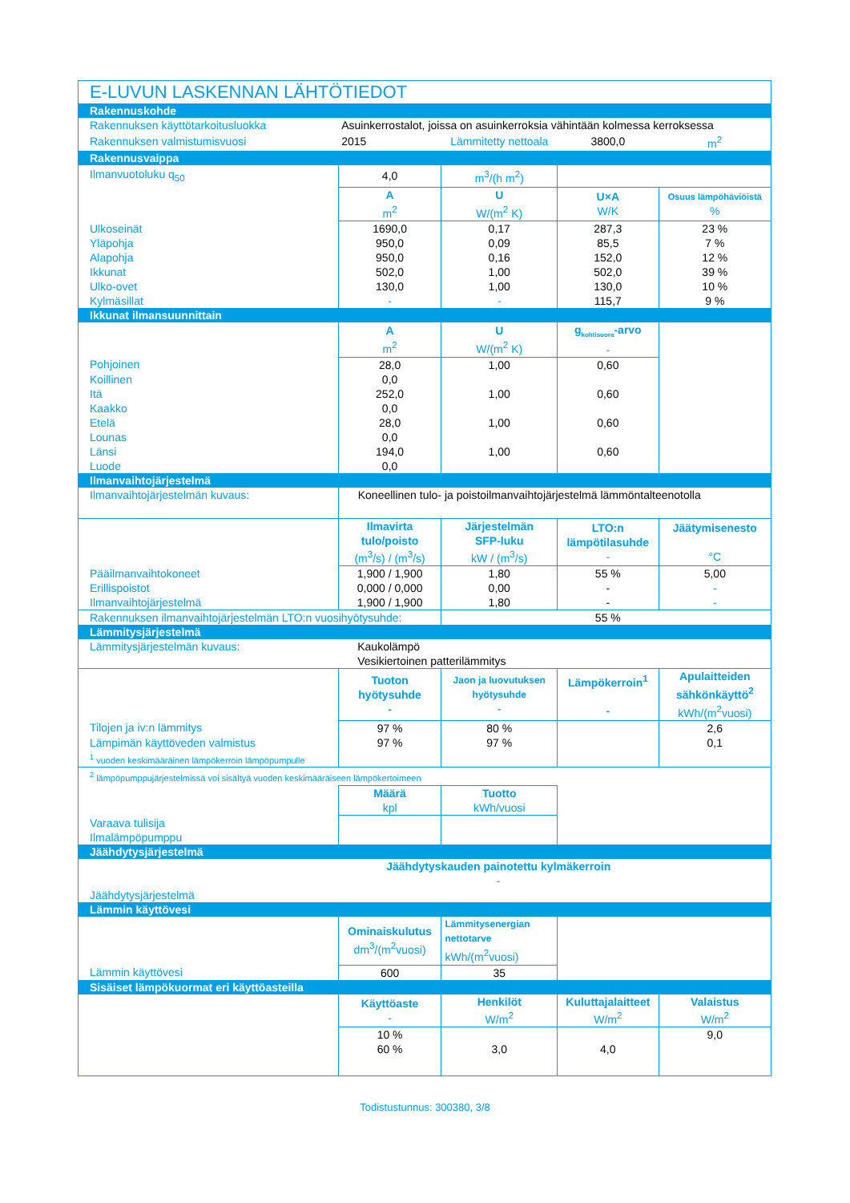| E-LUVUN LASKENNAN LÄHTÖTIEDOT | | | | |
| Rakennuskohde | | | | |
| Rakennuksen käyttötarkoitusluokka | Asuinkerrostalot, joissa on asuinkerroksia vähintään kolmessa kerroksessa | | | |
| Rakennuksen valmistumisvuosi | 2015 | Lämmitetty nettoala | 3800,0 | m<sup>2</sup> |
| Rakennusvaippa | | | | |
| Ilmanvuotoluku q<sub>50</sub> | 4,0 | m<sup>3</sup>/(h m<sup>2</sup>) | | |
| | A m<sup>2</sup> | U W/(m<sup>2</sup> K) | U×A W/K | Osuus lämpöhäviöistä % |
| Ulkoseinät | 1690,0 | 0,17 | 287,3 | 23 % |
| Yläpohja | 950,0 | 0,09 | 85,5 | 7 % |
| Alapohja | 950,0 | 0,16 | 152,0 | 12 % |
| Ikkunat | 502,0 | 1,00 | 502,0 | 39 % |
| Ulko-ovet | 130,0 | 1,00 | 130,0 | 10 % |
| Kylmäsillat | - | - | 115,7 | 9 % |
| Ikkunat ilmansuunnittain | | | | |
| | A m<sup>2</sup> | U W/(m<sup>2</sup> K) | g<sub>kohtisuora</sub>-arvo - | |
| Pohjoinen | 28,0 | 1,00 | 0,60 | |
| Koillinen | 0,0 | | | |
| Itä | 252,0 | 1,00 | 0,60 | |
| Kaakko | 0,0 | | | |
| Etelä | 28,0 | 1,00 | 0,60 | |
| Lounas | 0,0 | | | |
| Länsi | 194,0 | 1,00 | 0,60 | |
| Luode | 0,0 | | | |
| Ilmanvaihtojärjestelmä | | | | |
| Ilmanvaihtojärjestelmän kuvaus: | Koneellinen tulo- ja poistoilmanvaihtojärjestelmä lämmöntalteenotolla | | | |
| | Ilmavirta tulo/poisto (m<sup>3</sup>/s) / (m<sup>3</sup>/s) | Järjestelmän SFP-luku kW / (m<sup>3</sup>/s) | LTO:n lämpötilasuhde - | Jäätymisenesto °C |
| Pääilmanvaihtokoneet | 1,900 / 1,900 | 1,80 | 55 % | 5,00 |
| Erillispoistot | 0,000 / 0,000 | 0,00 | - | - |
| Ilmanvaihtojärjestelmä | 1,900 / 1,900 | 1,80 | - | - |
| Rakennuksen ilmanvaihtojärjestelmän LTO:n vuosihyötysuhde: | | | 55 % | |
| Lämmitysjärjestelmä | | | | |
| Lämmitysjärjestelmän kuvaus: | Kaukolämpö Vesikiertoinen patterilämmitys | | | |
| | Tuoton hyötysuhde - | Jaon ja luovutuksen hyötysuhde - | Lämpökerroin<sup>1</sup> - | Apulaitteiden sähkönkäyttö<sup>2</sup> kWh/(m<sup>2</sup>vuosi) |
| Tilojen ja iv:n lämmitys | 97 % | 80 % | | 2,6 |
| Lämpimän käyttöveden valmistus | 97 % | 97 % | | 0,1 |
| <sup>1</sup> vuoden keskimääräinen lämpökerroin lämpöpumpulle | | | | |
| <sup>2</sup> lämpöpumppujärjestelmissä voi sisältyä vuoden keskimääräiseen lämpökertoimeen | | | | |
| | Määrä kpl | Tuotto kWh/vuosi | | |
| Varaava tulisija | | | | |
| Ilmalämpöpumppu | | | | |
| Jäähdytysjärjestelmä | | | | |
| | Jäähdytyskauden painotettu kylmäkerroin - | | | |
| Jäähdytysjärjestelmä | | | | |
| Lämmin käyttövesi | | | | |
| | Ominaiskulutus dm<sup>3</sup>/(m<sup>2</sup>vuosi) | Lämmitysenergian nettotarve kWh/(m<sup>2</sup>vuosi) | | |
| Lämmin käyttövesi | 600 | 35 | | |
| Sisäiset lämpökuormat eri käyttöasteilla | | | | |
| | Käyttöaste - | Henkilöt W/m<sup>2</sup> | Kuluttajalaitteet W/m<sup>2</sup> | Valaistus W/m<sup>2</sup> |
| | 10 % | | | 9,0 |
| | 60 % | 3,0 | 4,0 | |
Todistustunnus: 300380, 3/8